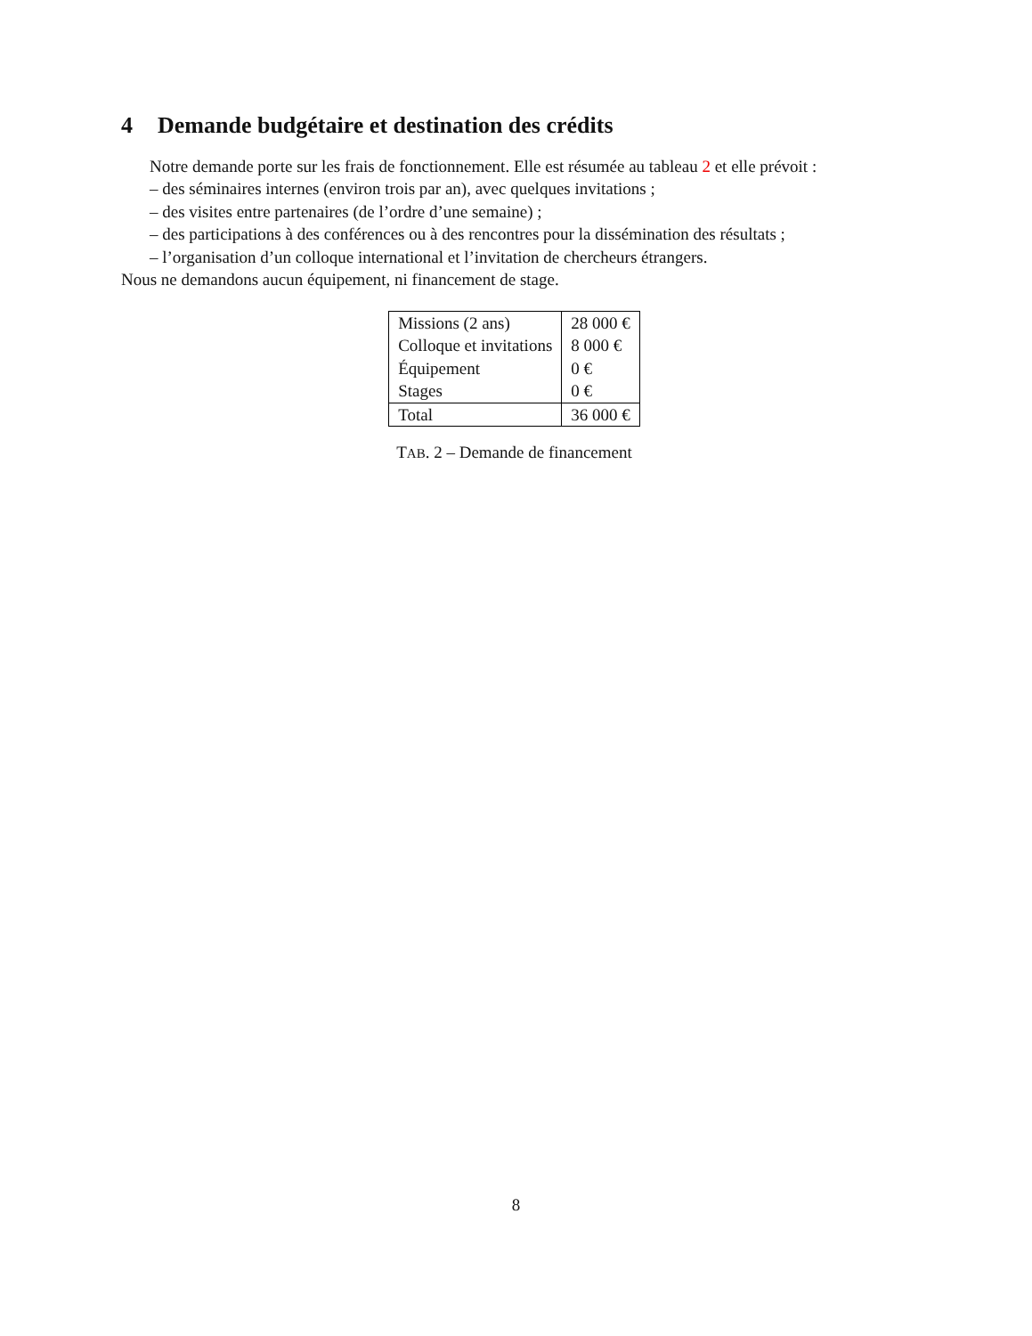4 Demande budgétaire et destination des crédits
Notre demande porte sur les frais de fonctionnement. Elle est résumée au tableau 2 et elle prévoit :
– des séminaires internes (environ trois par an), avec quelques invitations ;
– des visites entre partenaires (de l’ordre d’une semaine) ;
– des participations à des conférences ou à des rencontres pour la dissémination des résultats ;
– l’organisation d’un colloque international et l’invitation de chercheurs étrangers.
Nous ne demandons aucun équipement, ni financement de stage.
| Missions (2 ans) | 28 000 € |
| Colloque et invitations | 8 000 € |
| Équipement | 0 € |
| Stages | 0 € |
| Total | 36 000 € |
TAB. 2 – Demande de financement
8